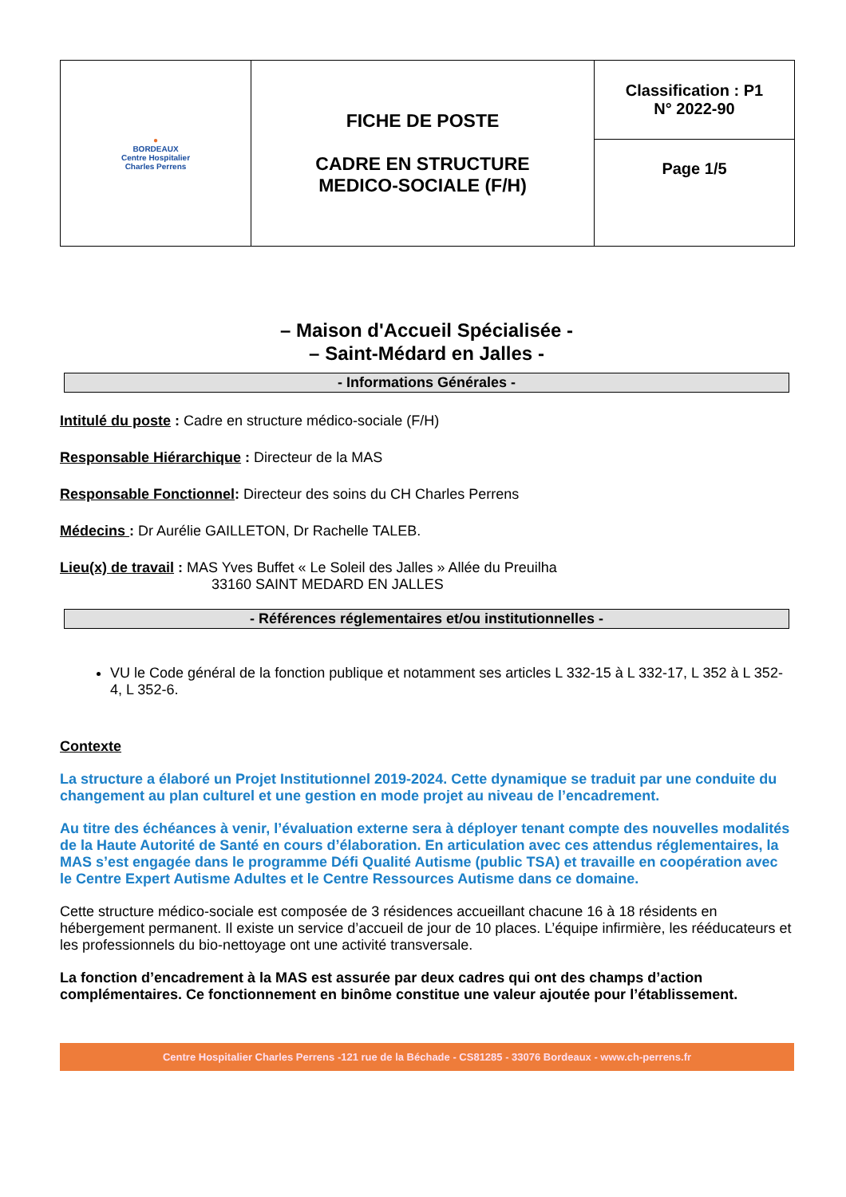| ● BORDEAUX Centre Hospitalier Charles Perrens | FICHE DE POSTE CADRE EN STRUCTURE MEDICO-SOCIALE (F/H) | Classification : P1 N° 2022-90 |
| | | Page 1/5 |
– Maison d'Accueil Spécialisée -
– Saint-Médard en Jalles -
- Informations Générales -
Intitulé du poste : Cadre en structure médico-sociale (F/H)
Responsable Hiérarchique : Directeur de la MAS
Responsable Fonctionnel: Directeur des soins du CH Charles Perrens
Médecins : Dr Aurélie GAILLETON, Dr Rachelle TALEB.
Lieu(x) de travail : MAS Yves Buffet « Le Soleil des Jalles » Allée du Preuilha
33160 SAINT MEDARD EN JALLES
- Références réglementaires et/ou institutionnelles -
VU le Code général de la fonction publique et notamment ses articles L 332-15 à L 332-17, L 352 à L 352-4, L 352-6.
Contexte
La structure a élaboré un Projet Institutionnel 2019-2024. Cette dynamique se traduit par une conduite du changement au plan culturel et une gestion en mode projet au niveau de l’encadrement.
Au titre des échéances à venir, l’évaluation externe sera à déployer tenant compte des nouvelles modalités de la Haute Autorité de Santé en cours d’élaboration. En articulation avec ces attendus réglementaires, la MAS s’est engagée dans le programme Défi Qualité Autisme (public TSA) et travaille en coopération avec le Centre Expert Autisme Adultes et le Centre Ressources Autisme dans ce domaine.
Cette structure médico-sociale est composée de 3 résidences accueillant chacune 16 à 18 résidents en hébergement permanent. Il existe un service d’accueil de jour de 10 places. L’équipe infirmière, les rééducateurs et les professionnels du bio-nettoyage ont une activité transversale.
La fonction d’encadrement à la MAS est assurée par deux cadres qui ont des champs d’action complémentaires. Ce fonctionnement en binôme constitue une valeur ajoutée pour l’établissement.
Centre Hospitalier Charles Perrens -121 rue de la Béchade - CS81285 - 33076 Bordeaux - www.ch-perrens.fr